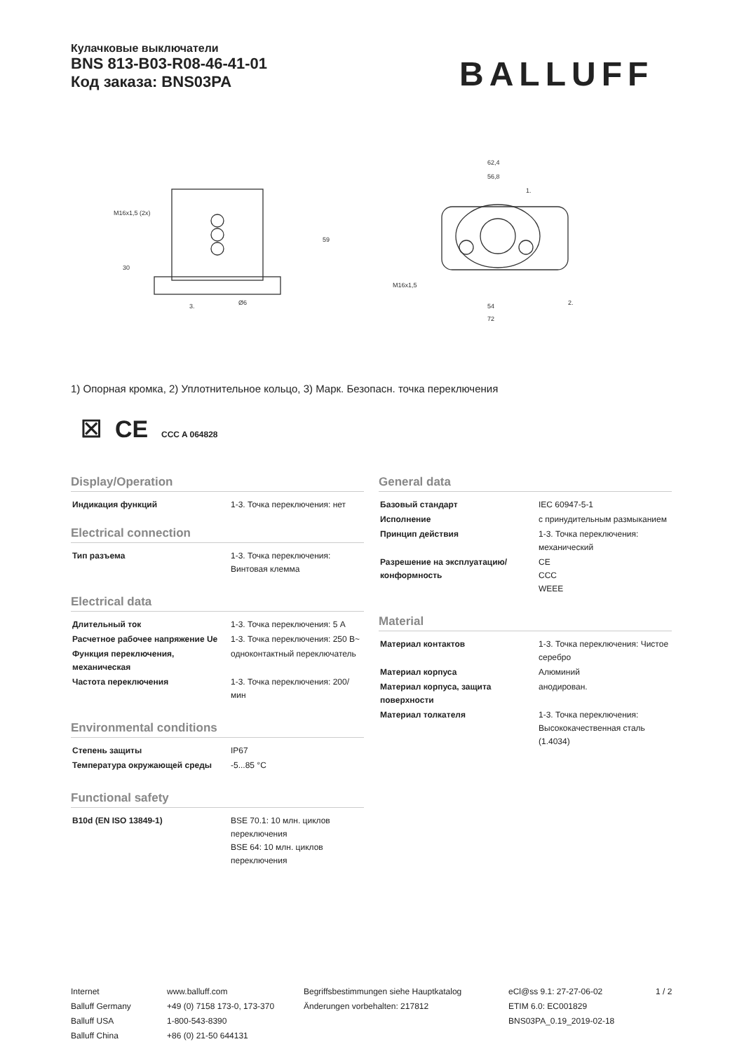Кулачковые выключатели
BNS 813-B03-R08-46-41-01
Код заказа: BNS03PA
BALLUFF
M16x1,5 (2x)
62,4
56,8
54
72
M16x1,5
59
30
3.
Ø6
2.
1.
1) Опорная кромка, 2) Уплотнительное кольцо, 3) Марк. Безопасн. точка переключения
☒ CE CCC A 064828
Display/Operation
| Индикация функций | 1-3. Точка переключения: нет |
Electrical connection
| Тип разъема | 1-3. Точка переключения: Винтовая клемма |
Electrical data
| Длительный ток | 1-3. Точка переключения: 5 A |
| Расчетное рабочее напряжение Ue | 1-3. Точка переключения: 250 В~ |
| Функция переключения, механическая | одноконтактный переключатель |
| Частота переключения | 1-3. Точка переключения: 200/мин |
Environmental conditions
| Степень защиты | IP67 |
| Температура окружающей среды | -5...85 °C |
Functional safety
| B10d (EN ISO 13849-1) | BSE 70.1: 10 млн. циклов переключения BSE 64: 10 млн. циклов переключения |
General data
| Базовый стандарт | IEC 60947-5-1 |
| Исполнение | с принудительным размыканием |
| Принцип действия | 1-3. Точка переключения: механический |
| Разрешение на эксплуатацию/ конформность | CE CCC WEEE |
Material
| Материал контактов | 1-3. Точка переключения: Чистое серебро |
| Материал корпуса | Алюминий |
| Материал корпуса, защита поверхности | анодирован. |
| Материал толкателя | 1-3. Точка переключения: Высококачественная сталь (1.4034) |
Internet
Balluff Germany
Balluff USA
Balluff China
www.balluff.com
+49 (0) 7158 173-0, 173-370
1-800-543-8390
+86 (0) 21-50 644131
Begriffsbestimmungen siehe Hauptkatalog
Änderungen vorbehalten: 217812
eCl@ss 9.1: 27-27-06-02
ETIM 6.0: EC001829
BNS03PA_0.19_2019-02-18
1 / 2